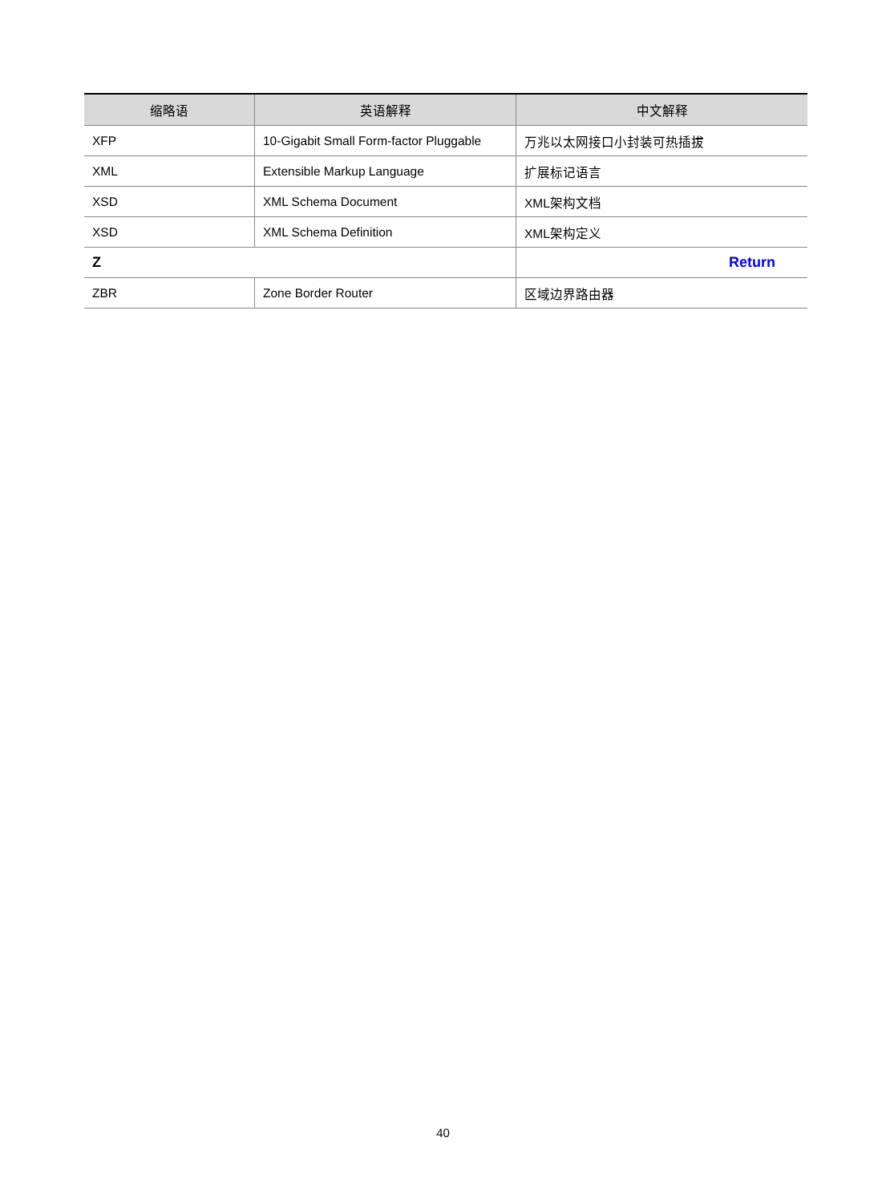| 缩略语 | 英语解释 | 中文解释 |
| --- | --- | --- |
| XFP | 10-Gigabit Small Form-factor Pluggable | 万兆以太网接口小封装可热插拔 |
| XML | Extensible Markup Language | 扩展标记语言 |
| XSD | XML Schema Document | XML架构文档 |
| XSD | XML Schema Definition | XML架构定义 |
| Z | | Return |
| ZBR | Zone Border Router | 区域边界路由器 |
40